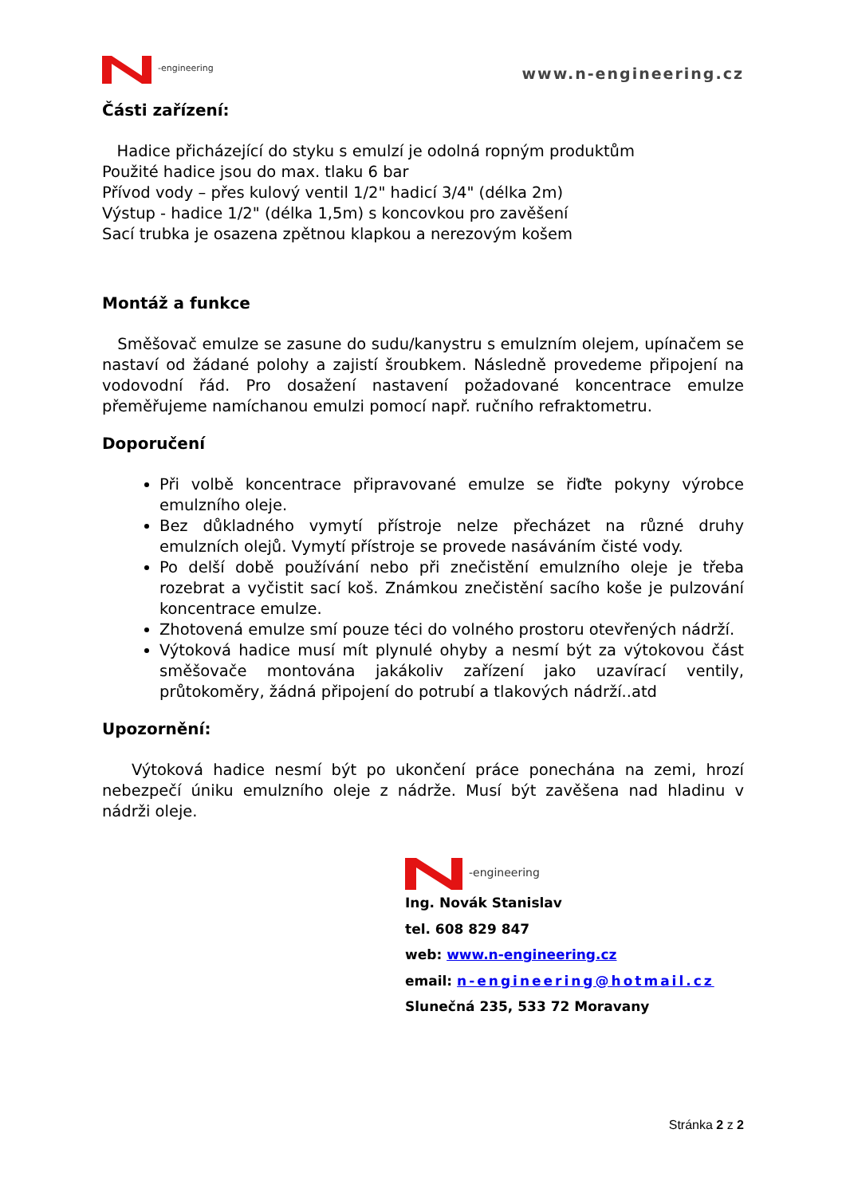-engineering
www.n-engineering.cz
Části zařízení:
Hadice přicházející do styku s emulzí je odolná ropným produktům
Použité hadice jsou do max. tlaku 6 bar
Přívod vody – přes kulový ventil 1/2" hadicí 3/4" (délka 2m)
Výstup - hadice 1/2" (délka 1,5m) s koncovkou pro zavěšení
Sací trubka je osazena zpětnou klapkou a nerezovým košem
Montáž a funkce
Směšovač emulze se zasune do sudu/kanystru s emulzním olejem, upínačem se nastaví od žádané polohy a zajistí šroubkem. Následně provedeme připojení na vodovodní řád. Pro dosažení nastavení požadované koncentrace emulze přeměřujeme namíchanou emulzi pomocí např. ručního refraktometru.
Doporučení
Při volbě koncentrace připravované emulze se řiďte pokyny výrobce emulzního oleje.
Bez důkladného vymytí přístroje nelze přecházet na různé druhy emulzních olejů. Vymytí přístroje se provede nasáváním čisté vody.
Po delší době používání nebo při znečistění emulzního oleje je třeba rozebrat a vyčistit sací koš. Známkou znečistění sacího koše je pulzování koncentrace emulze.
Zhotovená emulze smí pouze téci do volného prostoru otevřených nádrží.
Výtoková hadice musí mít plynulé ohyby a nesmí být za výtokovou část směšovače montována jakákoliv zařízení jako uzavírací ventily, průtokoměry, žádná připojení do potrubí a tlakových nádrží..atd
Upozornění:
Výtoková hadice nesmí být po ukončení práce ponechána na zemi, hrozí nebezpečí úniku emulzního oleje z nádrže. Musí být zavěšena nad hladinu v nádrži oleje.
-engineering
Ing. Novák Stanislav
tel. 608 829 847
web: www.n-engineering.cz
email: n-engineering@hotmail.cz
Slunečná 235, 533 72 Moravany
Stránka 2 z 2